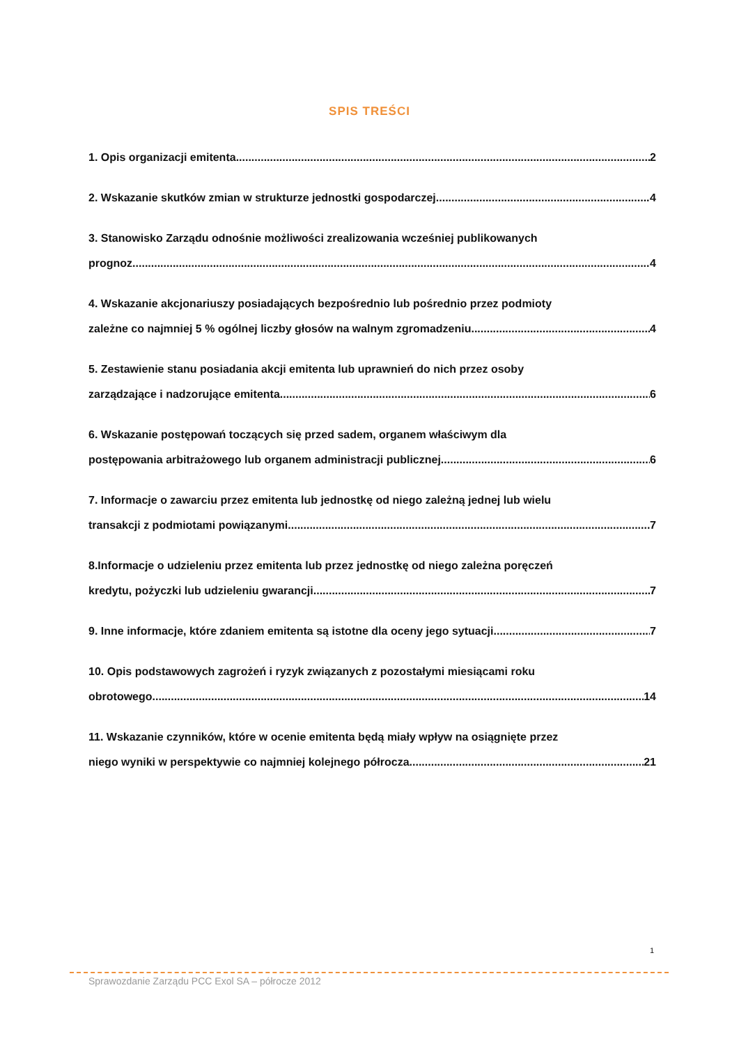SPIS TREŚCI
1. Opis organizacji emitenta 2
2. Wskazanie skutków zmian w strukturze jednostki gospodarczej 4
3. Stanowisko Zarządu odnośnie możliwości zrealizowania wcześniej publikowanych
prognoz 4
4. Wskazanie akcjonariuszy posiadających bezpośrednio lub pośrednio przez podmioty
zależne co najmniej 5 % ogólnej liczby głosów na walnym zgromadzeniu 4
5. Zestawienie stanu posiadania akcji emitenta lub uprawnień do nich przez osoby
zarządzające i nadzorujące emitenta 6
6. Wskazanie postępowań toczących się przed sadem, organem właściwym dla
postępowania arbitrażowego lub organem administracji publicznej 6
7. Informacje o zawarciu przez emitenta lub jednostkę od niego zależną jednej lub wielu
transakcji z podmiotami powiązanymi. 7
8.Informacje o udzieleniu przez emitenta lub przez jednostkę od niego zależna poręczeń
kredytu, pożyczki lub udzieleniu gwarancji 7
9. Inne informacje, które zdaniem emitenta są istotne dla oceny jego sytuacji. 7
10. Opis podstawowych zagrożeń i ryzyk związanych z pozostałymi miesiącami roku
obrotowego. 14
11. Wskazanie czynników, które w ocenie emitenta będą miały wpływ na osiągnięte przez
niego wyniki w perspektywie co najmniej kolejnego półrocza. 21
1
Sprawozdanie Zarządu PCC Exol SA – półrocze 2012